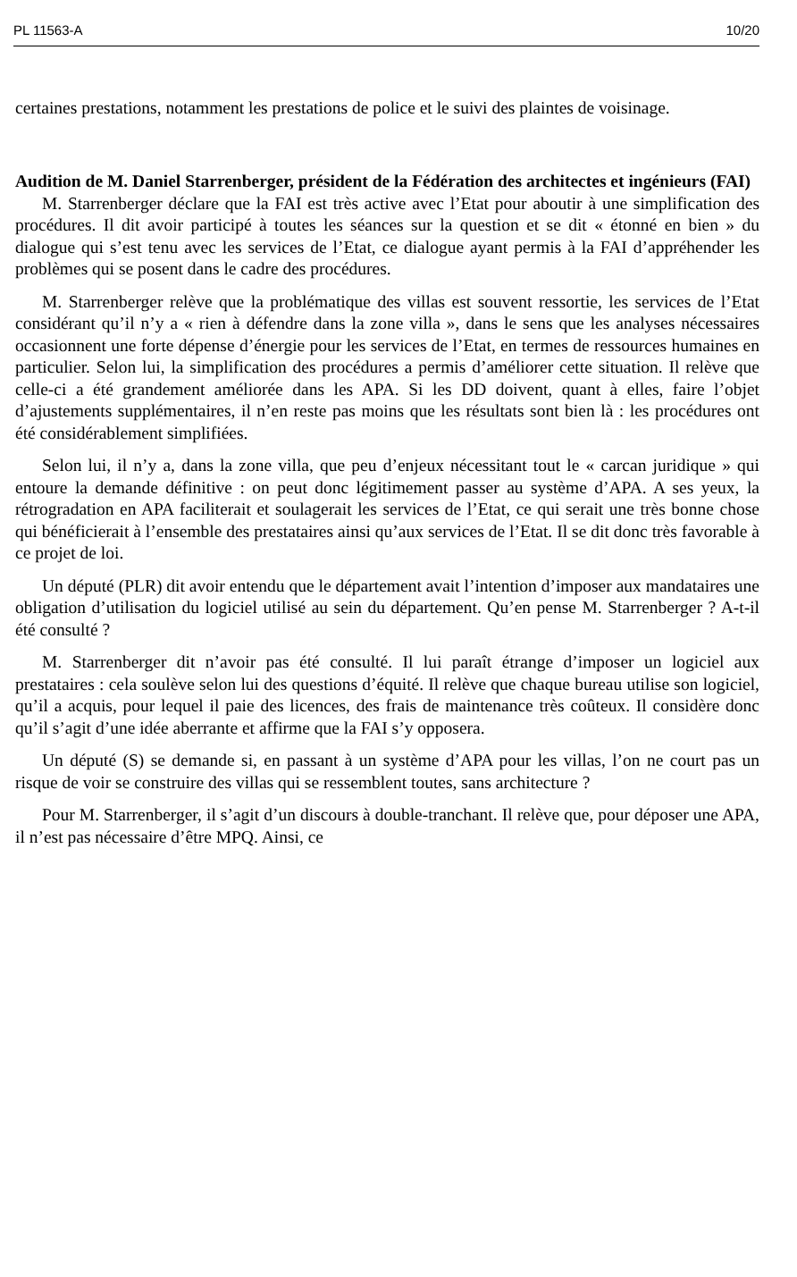PL 11563-A 10/20
certaines prestations, notamment les prestations de police et le suivi des plaintes de voisinage.
Audition de M. Daniel Starrenberger, président de la Fédération des architectes et ingénieurs (FAI)
M. Starrenberger déclare que la FAI est très active avec l’Etat pour aboutir à une simplification des procédures. Il dit avoir participé à toutes les séances sur la question et se dit « étonné en bien » du dialogue qui s’est tenu avec les services de l’Etat, ce dialogue ayant permis à la FAI d’appréhender les problèmes qui se posent dans le cadre des procédures.
M. Starrenberger relève que la problématique des villas est souvent ressortie, les services de l’Etat considérant qu’il n’y a « rien à défendre dans la zone villa », dans le sens que les analyses nécessaires occasionnent une forte dépense d’énergie pour les services de l’Etat, en termes de ressources humaines en particulier. Selon lui, la simplification des procédures a permis d’améliorer cette situation. Il relève que celle-ci a été grandement améliorée dans les APA. Si les DD doivent, quant à elles, faire l’objet d’ajustements supplémentaires, il n’en reste pas moins que les résultats sont bien là : les procédures ont été considérablement simplifiées.
Selon lui, il n’y a, dans la zone villa, que peu d’enjeux nécessitant tout le « carcan juridique » qui entoure la demande définitive : on peut donc légitimement passer au système d’APA. A ses yeux, la rétrogradation en APA faciliterait et soulagerait les services de l’Etat, ce qui serait une très bonne chose qui bénéficierait à l’ensemble des prestataires ainsi qu’aux services de l’Etat. Il se dit donc très favorable à ce projet de loi.
Un député (PLR) dit avoir entendu que le département avait l’intention d’imposer aux mandataires une obligation d’utilisation du logiciel utilisé au sein du département. Qu’en pense M. Starrenberger ? A-t-il été consulté ?
M. Starrenberger dit n’avoir pas été consulté. Il lui paraît étrange d’imposer un logiciel aux prestataires : cela soulève selon lui des questions d’équité. Il relève que chaque bureau utilise son logiciel, qu’il a acquis, pour lequel il paie des licences, des frais de maintenance très coûteux. Il considère donc qu’il s’agit d’une idée aberrante et affirme que la FAI s’y opposera.
Un député (S) se demande si, en passant à un système d’APA pour les villas, l’on ne court pas un risque de voir se construire des villas qui se ressemblent toutes, sans architecture ?
Pour M. Starrenberger, il s’agit d’un discours à double-tranchant. Il relève que, pour déposer une APA, il n’est pas nécessaire d’être MPQ. Ainsi, ce